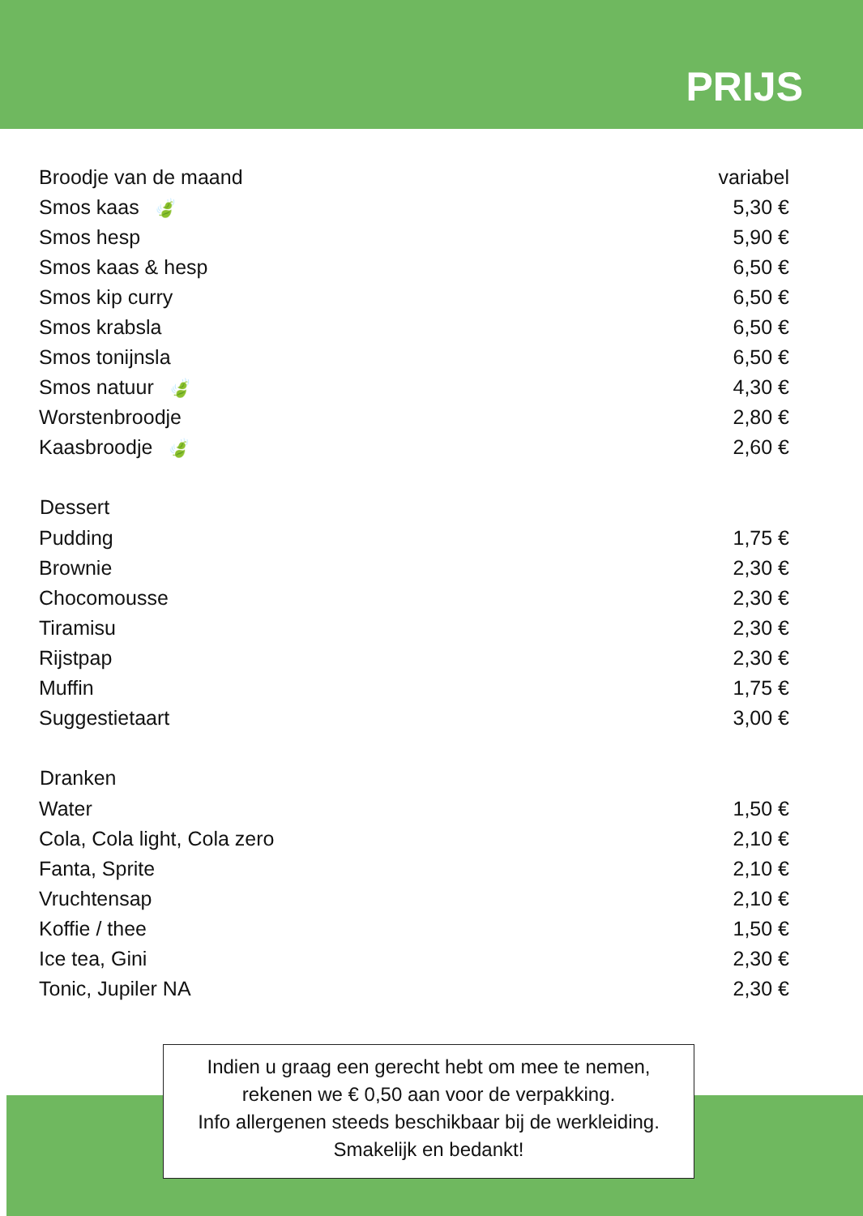PRIJS
| Broodje van de maand | variabel |
| Smos kaas 🍃 | 5,30 € |
| Smos hesp | 5,90 € |
| Smos kaas & hesp | 6,50 € |
| Smos kip curry | 6,50 € |
| Smos krabsla | 6,50 € |
| Smos tonijnsla | 6,50 € |
| Smos natuur 🍃 | 4,30 € |
| Worstenbroodje | 2,80 € |
| Kaasbroodje 🍃 | 2,60 € |
| Dessert | |
| Pudding | 1,75 € |
| Brownie | 2,30 € |
| Chocomousse | 2,30 € |
| Tiramisu | 2,30 € |
| Rijstpap | 2,30 € |
| Muffin | 1,75 € |
| Suggestietaart | 3,00 € |
| Dranken | |
| Water | 1,50 € |
| Cola, Cola light, Cola zero | 2,10 € |
| Fanta, Sprite | 2,10 € |
| Vruchtensap | 2,10 € |
| Koffie / thee | 1,50 € |
| Ice tea, Gini | 2,30 € |
| Tonic, Jupiler NA | 2,30 € |
Indien u graag een gerecht hebt om mee te nemen,
rekenen we € 0,50 aan voor de verpakking.
Info allergenen steeds beschikbaar bij de werkleiding.
Smakelijk en bedankt!